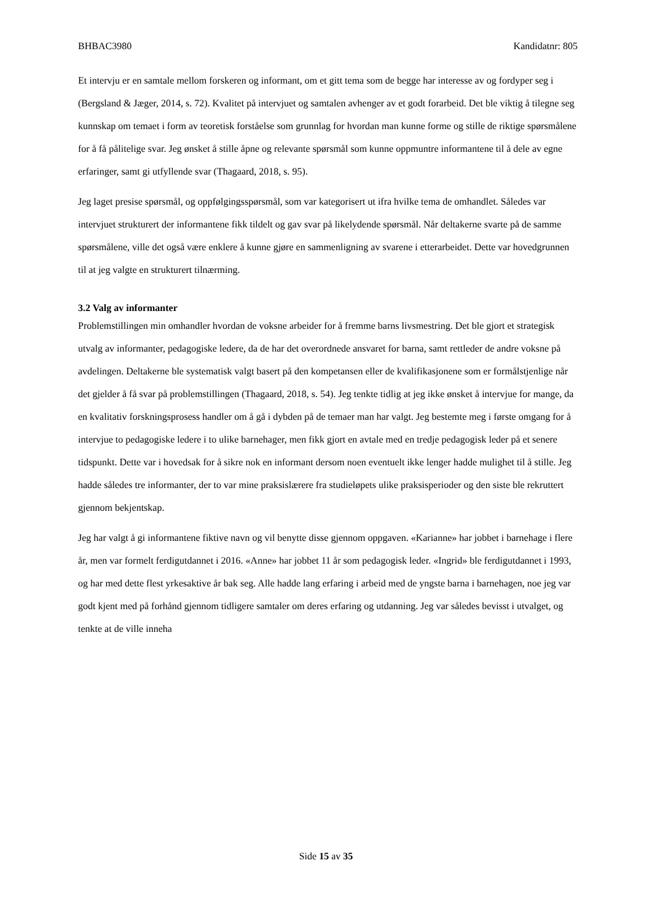BHBAC3980 Kandidatnr: 805
Et intervju er en samtale mellom forskeren og informant, om et gitt tema som de begge har interesse av og fordyper seg i (Bergsland & Jæger, 2014, s. 72). Kvalitet på intervjuet og samtalen avhenger av et godt forarbeid. Det ble viktig å tilegne seg kunnskap om temaet i form av teoretisk forståelse som grunnlag for hvordan man kunne forme og stille de riktige spørsmålene for å få pålitelige svar. Jeg ønsket å stille åpne og relevante spørsmål som kunne oppmuntre informantene til å dele av egne erfaringer, samt gi utfyllende svar (Thagaard, 2018, s. 95).
Jeg laget presise spørsmål, og oppfølgingsspørsmål, som var kategorisert ut ifra hvilke tema de omhandlet. Således var intervjuet strukturert der informantene fikk tildelt og gav svar på likelydende spørsmål. Når deltakerne svarte på de samme spørsmålene, ville det også være enklere å kunne gjøre en sammenligning av svarene i etterarbeidet. Dette var hovedgrunnen til at jeg valgte en strukturert tilnærming.
3.2 Valg av informanter
Problemstillingen min omhandler hvordan de voksne arbeider for å fremme barns livsmestring. Det ble gjort et strategisk utvalg av informanter, pedagogiske ledere, da de har det overordnede ansvaret for barna, samt rettleder de andre voksne på avdelingen. Deltakerne ble systematisk valgt basert på den kompetansen eller de kvalifikasjonene som er formålstjenlige når det gjelder å få svar på problemstillingen (Thagaard, 2018, s. 54). Jeg tenkte tidlig at jeg ikke ønsket å intervjue for mange, da en kvalitativ forskningsprosess handler om å gå i dybden på de temaer man har valgt. Jeg bestemte meg i første omgang for å intervjue to pedagogiske ledere i to ulike barnehager, men fikk gjort en avtale med en tredje pedagogisk leder på et senere tidspunkt. Dette var i hovedsak for å sikre nok en informant dersom noen eventuelt ikke lenger hadde mulighet til å stille. Jeg hadde således tre informanter, der to var mine praksislærere fra studieløpets ulike praksisperioder og den siste ble rekruttert gjennom bekjentskap.
Jeg har valgt å gi informantene fiktive navn og vil benytte disse gjennom oppgaven. «Karianne» har jobbet i barnehage i flere år, men var formelt ferdigutdannet i 2016. «Anne» har jobbet 11 år som pedagogisk leder. «Ingrid» ble ferdigutdannet i 1993, og har med dette flest yrkesaktive år bak seg. Alle hadde lang erfaring i arbeid med de yngste barna i barnehagen, noe jeg var godt kjent med på forhånd gjennom tidligere samtaler om deres erfaring og utdanning. Jeg var således bevisst i utvalget, og tenkte at de ville inneha
Side 15 av 35